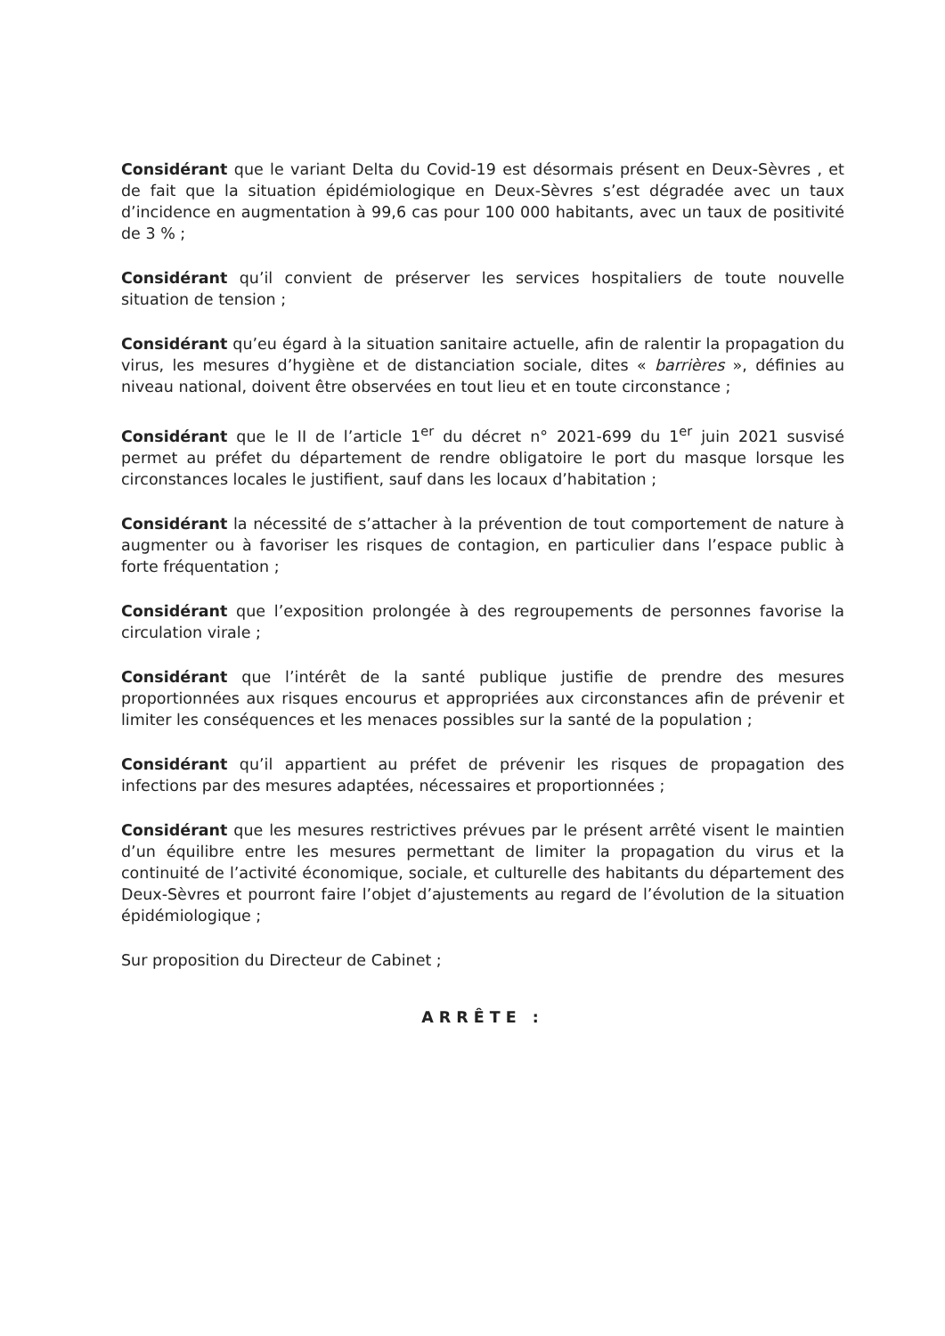Considérant que le variant Delta du Covid-19 est désormais présent en Deux-Sèvres , et de fait que la situation épidémiologique en Deux-Sèvres s’est dégradée avec un taux d’incidence en augmentation à 99,6 cas pour 100 000 habitants, avec un taux de positivité de 3 % ;
Considérant qu’il convient de préserver les services hospitaliers de toute nouvelle situation de tension ;
Considérant qu’eu égard à la situation sanitaire actuelle, afin de ralentir la propagation du virus, les mesures d’hygiène et de distanciation sociale, dites « barrières », définies au niveau national, doivent être observées en tout lieu et en toute circonstance ;
Considérant que le II de l’article 1<sup>er</sup> du décret n° 2021-699 du 1<sup>er</sup> juin 2021 susvisé permet au préfet du département de rendre obligatoire le port du masque lorsque les circonstances locales le justifient, sauf dans les locaux d’habitation ;
Considérant la nécessité de s’attacher à la prévention de tout comportement de nature à augmenter ou à favoriser les risques de contagion, en particulier dans l’espace public à forte fréquentation ;
Considérant que l’exposition prolongée à des regroupements de personnes favorise la circulation virale ;
Considérant que l’intérêt de la santé publique justifie de prendre des mesures proportionnées aux risques encourus et appropriées aux circonstances afin de prévenir et limiter les conséquences et les menaces possibles sur la santé de la population ;
Considérant qu’il appartient au préfet de prévenir les risques de propagation des infections par des mesures adaptées, nécessaires et proportionnées ;
Considérant que les mesures restrictives prévues par le présent arrêté visent le maintien d’un équilibre entre les mesures permettant de limiter la propagation du virus et la continuité de l’activité économique, sociale, et culturelle des habitants du département des Deux-Sèvres et pourront faire l’objet d’ajustements au regard de l’évolution de la situation épidémiologique ;
Sur proposition du Directeur de Cabinet ;
ARRÊTE :